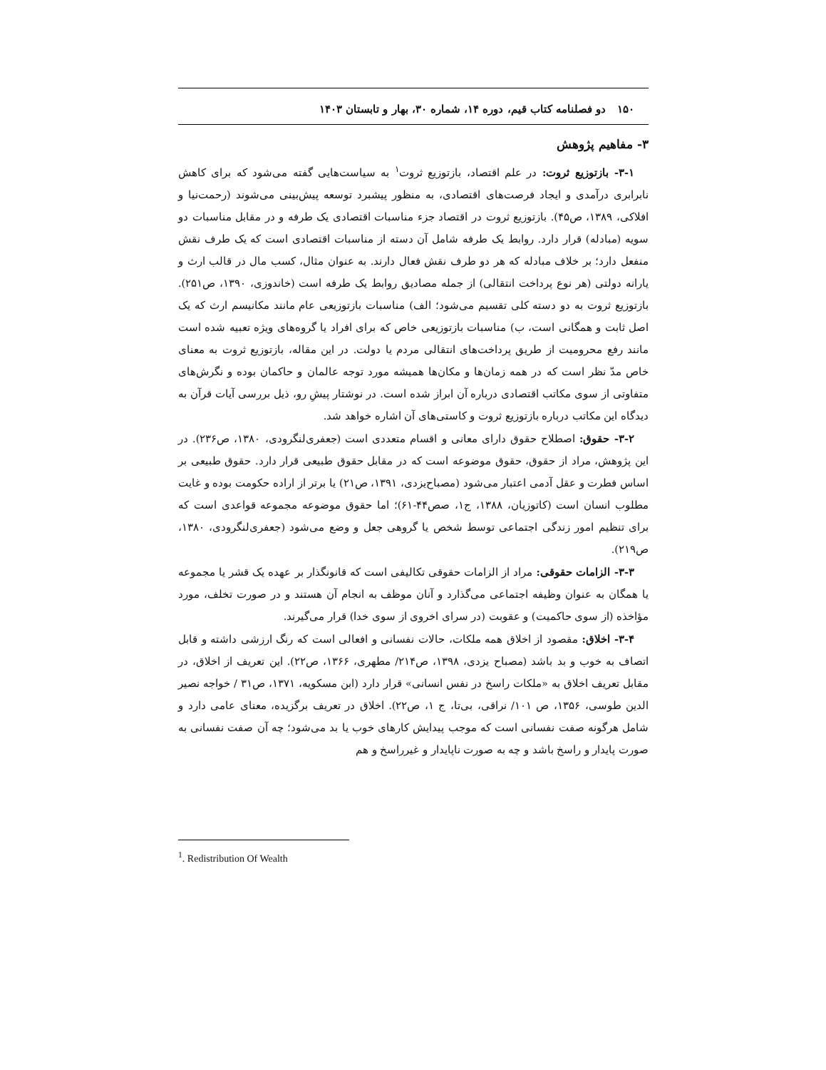۱۵۰ دو فصلنامه کتاب قیم، دوره ۱۴، شماره ۳۰، بهار و تابستان ۱۴۰۳
۳- مفاهیم پژوهش
۳-۱- بازتوزیع ثروت: در علم اقتصاد، بازتوزیع ثروت<sup>۱</sup> به سیاست‌هایی گفته می‌شود که برای کاهش نابرابری درآمدی و ایجاد فرصت‌های اقتصادی، به منظور پیشبرد توسعه پیش‌بینی می‌شوند (رحمت‌نیا و افلاکی، ۱۳۸۹، ص۴۵). بازتوزیع ثروت در اقتصاد جزء مناسبات اقتصادی یک طرفه و در مقابل مناسبات دو سویه (مبادله) قرار دارد. روابط یک طرفه شامل آن دسته از مناسبات اقتصادی است که یک طرف نقش منفعل دارد؛ بر خلاف مبادله که هر دو طرف نقش فعال دارند. به عنوان مثال، کسب مال در قالب ارث و یارانه دولتی (هر نوع پرداخت انتقالی) از جمله مصادیق روابط یک طرفه است (خاندوزی، ۱۳۹۰، ص۲۵۱). بازتوزیع ثروت به دو دسته کلی تقسیم می‌شود؛ الف) مناسبات بازتوزیعی عام مانند مکانیسم ارث که یک اصل ثابت و همگانی است، ب) مناسبات بازتوزیعی خاص که برای افراد یا گروه‌های ویژه تعبیه شده است مانند رفع محرومیت از طریق پرداخت‌های انتقالی مردم یا دولت. در این مقاله، بازتوزیع ثروت به معنای خاص مدّ نظر است که در همه زمان‌ها و مکان‌ها همیشه مورد توجه عالمان و حاکمان بوده و نگرش‌های متفاوتی از سوی مکاتب اقتصادی درباره آن ابراز شده است. در نوشتار پیشِ رو، ذیل بررسی آیات قرآن به دیدگاه این مکاتب درباره بازتوزیع ثروت و کاستی‌های آن اشاره خواهد شد.
۳-۲- حقوق: اصطلاح حقوق دارای معانی و اقسام متعددی است (جعفری‌لنگرودی، ۱۳۸۰، ص۲۳۶). در این پژوهش، مراد از حقوق، حقوق موضوعه است که در مقابل حقوق طبیعی قرار دارد. حقوق طبیعی بر اساس فطرت و عقل آدمی اعتبار می‌شود (مصباح‌یزدی، ۱۳۹۱، ص۲۱) یا برتر از اراده حکومت بوده و غایت مطلوب انسان است (کاتوزیان، ۱۳۸۸، ج۱، صص۴۴-۶۱)؛ اما حقوق موضوعه مجموعه قواعدی است که برای تنظیم امور زندگی اجتماعی توسط شخص یا گروهی جعل و وضع می‌شود (جعفری‌لنگرودی، ۱۳۸۰، ص۲۱۹).
۳-۳- الزامات حقوقی: مراد از الزامات حقوقی تکالیفی است که قانونگذار بر عهده یک قشر یا مجموعه یا همگان به عنوان وظیفه اجتماعی می‌گذارد و آنان موظف به انجام آن هستند و در صورت تخلف، مورد مؤاخذه (از سوی حاکمیت) و عقوبت (در سرای اخروی از سوی خدا) قرار می‌گیرند.
۳-۴- اخلاق: مقصود از اخلاق همه ملکات، حالات نفسانی و افعالی است که رنگ ارزشی داشته و قابل اتصاف به خوب و بد باشد (مصباح یزدی، ۱۳۹۸، ص۲۱۴/ مطهری، ۱۳۶۶، ص۲۲). این تعریف از اخلاق، در مقابل تعریف اخلاق به «ملکات راسخ در نفس انسانی» قرار دارد (ابن مسکویه، ۱۳۷۱، ص۳۱ / خواجه نصیر الدین طوسی، ۱۳۵۶، ص ۱۰۱/ نراقی، بی‌تا، ج ۱، ص۲۲). اخلاق در تعریف برگزیده، معنای عامی دارد و شامل هرگونه صفت نفسانی است که موجب پیدایش کارهای خوب یا بد می‌شود؛ چه آن صفت نفسانی به صورت پایدار و راسخ باشد و چه به صورت ناپایدار و غیرراسخ و هم
<sup>1</sup>. Redistribution Of Wealth